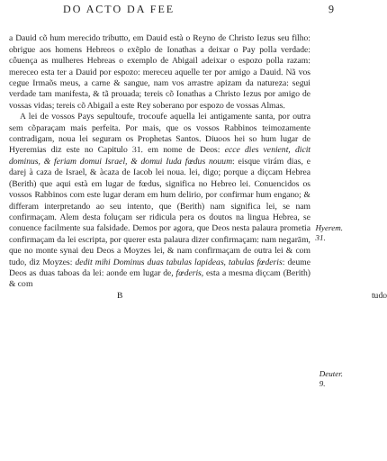DO ACTO DA FEE 9
a Dauid cõ hum merecido tributto, em Dauid està o Reyno de Christo Iezus seu filho: obrigue aos homens Hebreos o exẽplo de Ionathas a deixar o Pay polla verdade: côuença as mulheres Hebreas o exemplo de Abigail adeixar o espozo polla razam: mereceo esta ter a Dauid por espozo: mereceu aquelle ter por amigo a Dauid. Nã vos cegue Irmaõs meus, a carne & sangue, nam vos arrastre apizam da natureza: segui verdade tam manifesta, & tã prouada; tereis cõ Ionathas a Christo Iezus por amigo de vossas vidas; tereis cõ Abigail a este Rey soberano por espozo de vossas Almas.
A lei de vossos Pays sepultoufe, trocoufe aquella lei antigamente santa, por outra sem cõparaçam mais perfeita. Por mais, que os vossos Rabbinos teimozamente contradigam, noua lei seguram os Prophetas Santos. Diuoos hei so hum lugar de Hyeremias diz este no Capitulo 31. em nome de Deos: ecce dies venient, dicit dominus, & feriam domui Israel, & domui Iuda fœdus nouum: eisque virám dias, e darej à caza de Israel, & àcaza de Iacob lei noua. lei, digo; porque a diçcam Hebrea (Berith) que aqui està em lugar de fœdus, significa no Hebreo lei. Conuencidos os vossos Rabbinos com este lugar deram em hum delirio, por confirmar hum engano; & differam interpretando ao seu intento, que (Berith) nam significa lei, se nam confirmaçam. Alem desta foluçam ser ridicula pera os doutos na lingua Hebrea, se conuence facilmente sua falsidade. Demos por agora, que Deos nesta palaura prometia confirmaçam da lei escripta, por querer esta palaura dizer confirmaçam: nam negarām, que no monte synai deu Deos a Moyzes lei, & nam confirmaçam de outra lei & com tudo, diz Moyzes: dedit mihi Dominus duas tabulas lapideas, tabulas fœderis: deume Deos as duas taboas da lei: aonde em lugar de, fœderis, esta a mesma diçcam (Berith) & com
Btudo
Hyerem.
31.
Deuter.
9.